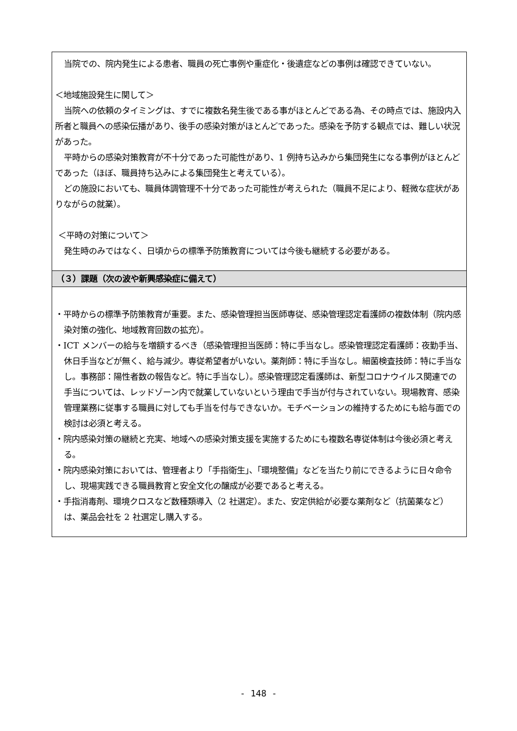| 当院での、院内発生による患者、職員の死亡事例や重症化・後遺症などの事例は確認できていない。 ＜地域施設発生に関して＞ 当院への依頼のタイミングは、すでに複数名発生後である事がほとんどである為、その時点では、施設内入所者と職員への感染伝播があり、後手の感染対策がほとんどであった。感染を予防する観点では、難しい状況があった。 平時からの感染対策教育が不十分であった可能性があり、1 例持ち込みから集団発生になる事例がほとんどであった（ほぼ、職員持ち込みによる集団発生と考えている）。 どの施設においても、職員体調管理不十分であった可能性が考えられた（職員不足により、軽微な症状がありながらの就業）。 ＜平時の対策について＞ 発生時のみではなく、日頃からの標準予防策教育については今後も継続する必要がある。 |
| （３）課題（次の波や新興感染症に備えて） |
| ・平時からの標準予防策教育が重要。また、感染管理担当医師専従、感染管理認定看護師の複数体制（院内感染対策の強化、地域教育回数の拡充）。 ・ICT メンバーの給与を増額するべき（感染管理担当医師：特に手当なし。感染管理認定看護師：夜勤手当、休日手当などが無く、給与減少。専従希望者がいない。薬剤師：特に手当なし。細菌検査技師：特に手当なし。事務部：陽性者数の報告など。特に手当なし）。感染管理認定看護師は、新型コロナウイルス関連での手当については、レッドゾーン内で就業していないという理由で手当が付与されていない。現場教育、感染管理業務に従事する職員に対しても手当を付与できないか。モチベーションの維持するためにも給与面での検討は必須と考える。 ・院内感染対策の継続と充実、地域への感染対策支援を実施するためにも複数名専従体制は今後必須と考える。 ・院内感染対策においては、管理者より「手指衛生」、「環境整備」などを当たり前にできるように日々命令し、現場実践できる職員教育と安全文化の醸成が必要であると考える。 ・手指消毒剤、環境クロスなど数種類導入（2 社選定）。また、安定供給が必要な薬剤など（抗菌薬など）は、薬品会社を 2 社選定し購入する。 |
- 148 -